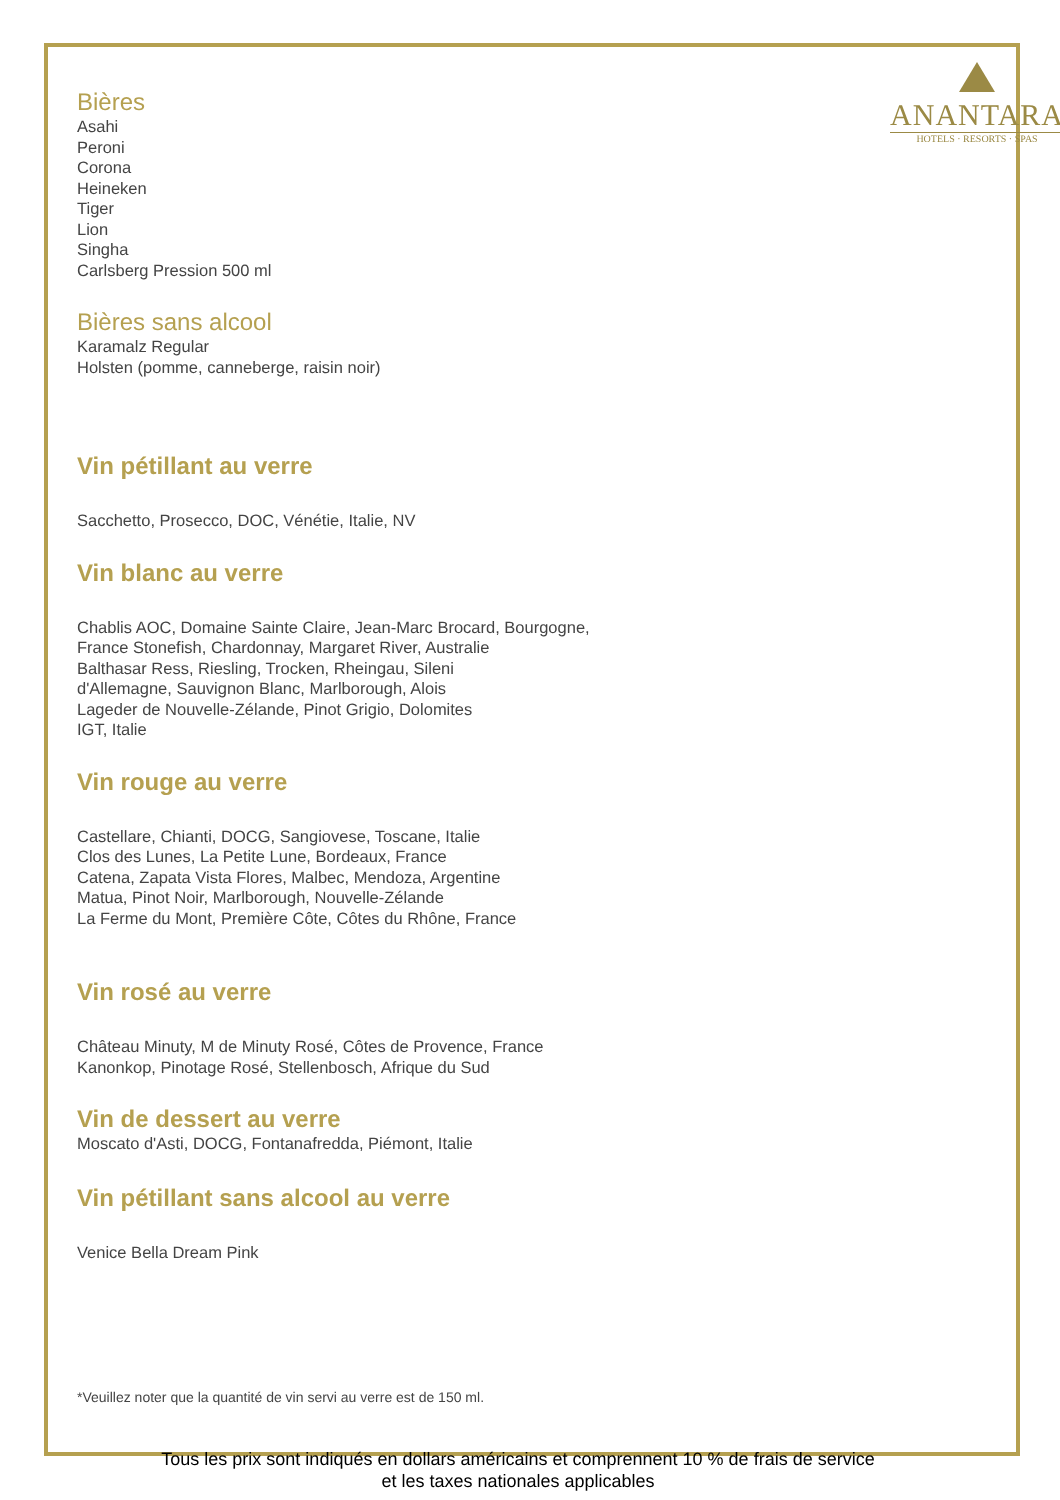ANANTARA
HOTELS · RESORTS · SPAS
Bières
Asahi
Peroni
Corona
Heineken
Tiger
Lion
Singha
Carlsberg Pression 500 ml
Bières sans alcool
Karamalz Regular
Holsten (pomme, canneberge, raisin noir)
Vin pétillant au verre
Sacchetto, Prosecco, DOC, Vénétie, Italie, NV
Vin blanc au verre
Chablis AOC, Domaine Sainte Claire, Jean-Marc Brocard, Bourgogne,
France Stonefish, Chardonnay, Margaret River, Australie
Balthasar Ress, Riesling, Trocken, Rheingau, Sileni
d'Allemagne, Sauvignon Blanc, Marlborough, Alois
Lageder de Nouvelle-Zélande, Pinot Grigio, Dolomites
IGT, Italie
Vin rouge au verre
Castellare, Chianti, DOCG, Sangiovese, Toscane, Italie
Clos des Lunes, La Petite Lune, Bordeaux, France
Catena, Zapata Vista Flores, Malbec, Mendoza, Argentine
Matua, Pinot Noir, Marlborough, Nouvelle-Zélande
La Ferme du Mont, Première Côte, Côtes du Rhône, France
Vin rosé au verre
Château Minuty, M de Minuty Rosé, Côtes de Provence, France
Kanonkop, Pinotage Rosé, Stellenbosch, Afrique du Sud
Vin de dessert au verre
Moscato d'Asti, DOCG, Fontanafredda, Piémont, Italie
Vin pétillant sans alcool au verre
Venice Bella Dream Pink
*Veuillez noter que la quantité de vin servi au verre est de 150 ml.
Tous les prix sont indiqués en dollars américains et comprennent 10 % de frais de service
et les taxes nationales applicables